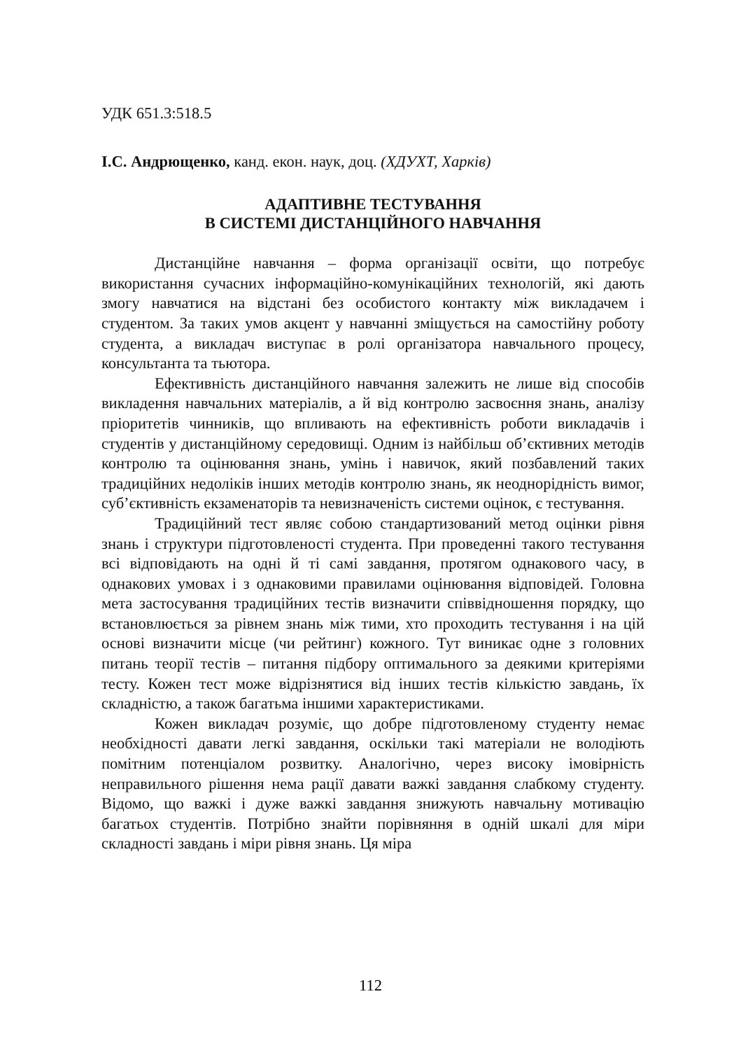УДК 651.3:518.5
І.С. Андрющенко, канд. екон. наук, доц. (ХДУХТ, Харків)
АДАПТИВНЕ ТЕСТУВАННЯ
В СИСТЕМІ ДИСТАНЦІЙНОГО НАВЧАННЯ
Дистанційне навчання – форма організації освіти, що потребує використання сучасних інформаційно-комунікаційних технологій, які дають змогу навчатися на відстані без особистого контакту між викладачем і студентом. За таких умов акцент у навчанні зміщується на самостійну роботу студента, а викладач виступає в ролі організатора навчального процесу, консультанта та тьютора.
Ефективність дистанційного навчання залежить не лише від способів викладення навчальних матеріалів, а й від контролю засвоєння знань, аналізу пріоритетів чинників, що впливають на ефективність роботи викладачів і студентів у дистанційному середовищі. Одним із найбільш об’єктивних методів контролю та оцінювання знань, умінь і навичок, який позбавлений таких традиційних недоліків інших методів контролю знань, як неоднорідність вимог, суб’єктивність екзаменаторів та невизначеність системи оцінок, є тестування.
Традиційний тест являє собою стандартизований метод оцінки рівня знань і структури підготовленості студента. При проведенні такого тестування всі відповідають на одні й ті самі завдання, протягом однакового часу, в однакових умовах і з однаковими правилами оцінювання відповідей. Головна мета застосування традиційних тестів визначити співвідношення порядку, що встановлюється за рівнем знань між тими, хто проходить тестування і на цій основі визначити місце (чи рейтинг) кожного. Тут виникає одне з головних питань теорії тестів – питання підбору оптимального за деякими критеріями тесту. Кожен тест може відрізнятися від інших тестів кількістю завдань, їх складністю, а також багатьма іншими характеристиками.
Кожен викладач розуміє, що добре підготовленому студенту немає необхідності давати легкі завдання, оскільки такі матеріали не володіють помітним потенціалом розвитку. Аналогічно, через високу імовірність неправильного рішення нема рації давати важкі завдання слабкому студенту. Відомо, що важкі і дуже важкі завдання знижують навчальну мотивацію багатьох студентів. Потрібно знайти порівняння в одній шкалі для міри складності завдань і міри рівня знань. Ця міра
112